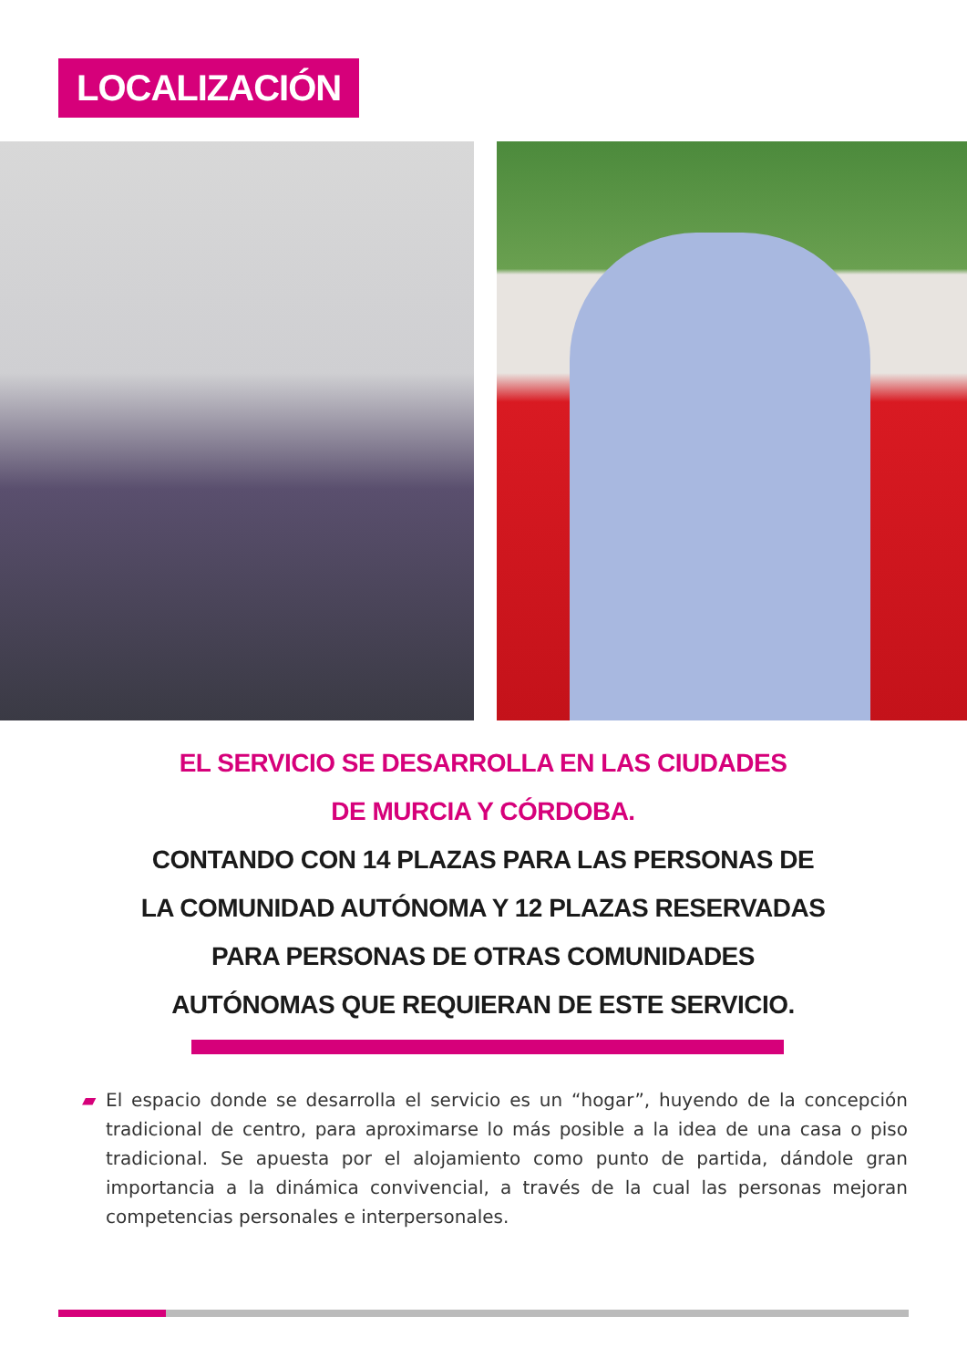LOCALIZACIÓN
EL SERVICIO SE DESARROLLA EN LAS CIUDADES
DE MURCIA Y CÓRDOBA.
CONTANDO CON 14 PLAZAS PARA LAS PERSONAS DE LA COMUNIDAD AUTÓNOMA Y 12 PLAZAS RESERVADAS PARA PERSONAS DE OTRAS COMUNIDADES AUTÓNOMAS QUE REQUIERAN DE ESTE SERVICIO.
▰ El espacio donde se desarrolla el servicio es un “hogar”, huyendo de la concepción tradicional de centro, para aproximarse lo más posible a la idea de una casa o piso tradicional. Se apuesta por el alojamiento como punto de partida, dándole gran importancia a la dinámica convivencial, a través de la cual las personas mejoran competencias personales e interpersonales.